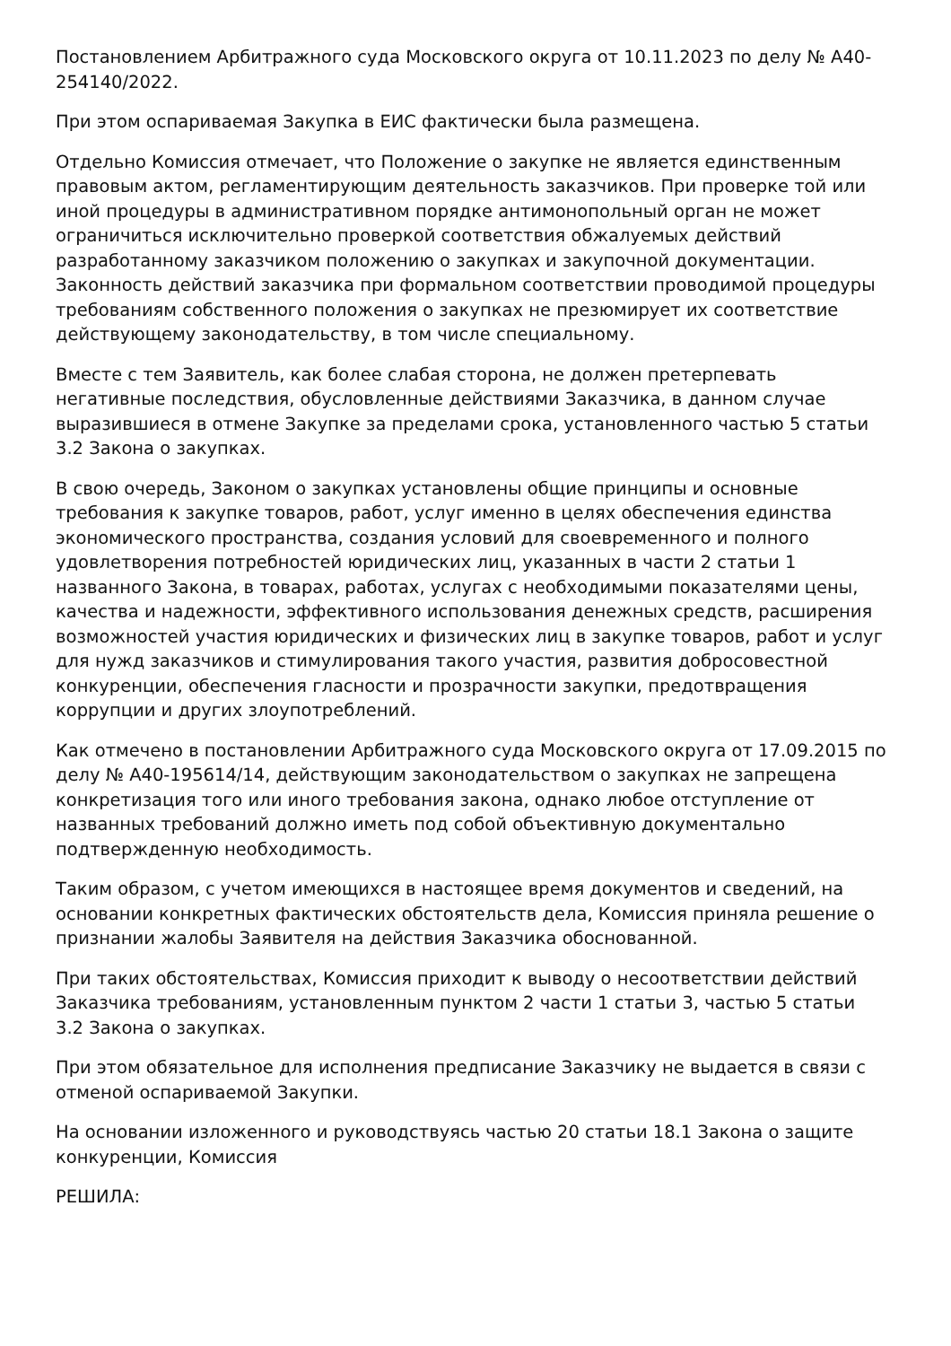Постановлением Арбитражного суда Московского округа от 10.11.2023 по делу № А40-254140/2022.
При этом оспариваемая Закупка в ЕИС фактически была размещена.
Отдельно Комиссия отмечает, что Положение о закупке не является единственным правовым актом, регламентирующим деятельность заказчиков. При проверке той или иной процедуры в административном порядке антимонопольный орган не может ограничиться исключительно проверкой соответствия обжалуемых действий разработанному заказчиком положению о закупках и закупочной документации. Законность действий заказчика при формальном соответствии проводимой процедуры требованиям собственного положения о закупках не презюмирует их соответствие действующему законодательству, в том числе специальному.
Вместе с тем Заявитель, как более слабая сторона, не должен претерпевать негативные последствия, обусловленные действиями Заказчика, в данном случае выразившиеся в отмене Закупке за пределами срока, установленного частью 5 статьи 3.2 Закона о закупках.
В свою очередь, Законом о закупках установлены общие принципы и основные требования к закупке товаров, работ, услуг именно в целях обеспечения единства экономического пространства, создания условий для своевременного и полного удовлетворения потребностей юридических лиц, указанных в части 2 статьи 1 названного Закона, в товарах, работах, услугах с необходимыми показателями цены, качества и надежности, эффективного использования денежных средств, расширения возможностей участия юридических и физических лиц в закупке товаров, работ и услуг для нужд заказчиков и стимулирования такого участия, развития добросовестной конкуренции, обеспечения гласности и прозрачности закупки, предотвращения коррупции и других злоупотреблений.
Как отмечено в постановлении Арбитражного суда Московского округа от 17.09.2015 по делу № А40-195614/14, действующим законодательством о закупках не запрещена конкретизация того или иного требования закона, однако любое отступление от названных требований должно иметь под собой объективную документально подтвержденную необходимость.
Таким образом, с учетом имеющихся в настоящее время документов и сведений, на основании конкретных фактических обстоятельств дела, Комиссия приняла решение о признании жалобы Заявителя на действия Заказчика обоснованной.
При таких обстоятельствах, Комиссия приходит к выводу о несоответствии действий Заказчика требованиям, установленным пунктом 2 части 1 статьи 3, частью 5 статьи 3.2 Закона о закупках.
При этом обязательное для исполнения предписание Заказчику не выдается в связи с отменой оспариваемой Закупки.
На основании изложенного и руководствуясь частью 20 статьи 18.1 Закона о защите конкуренции, Комиссия
РЕШИЛА: